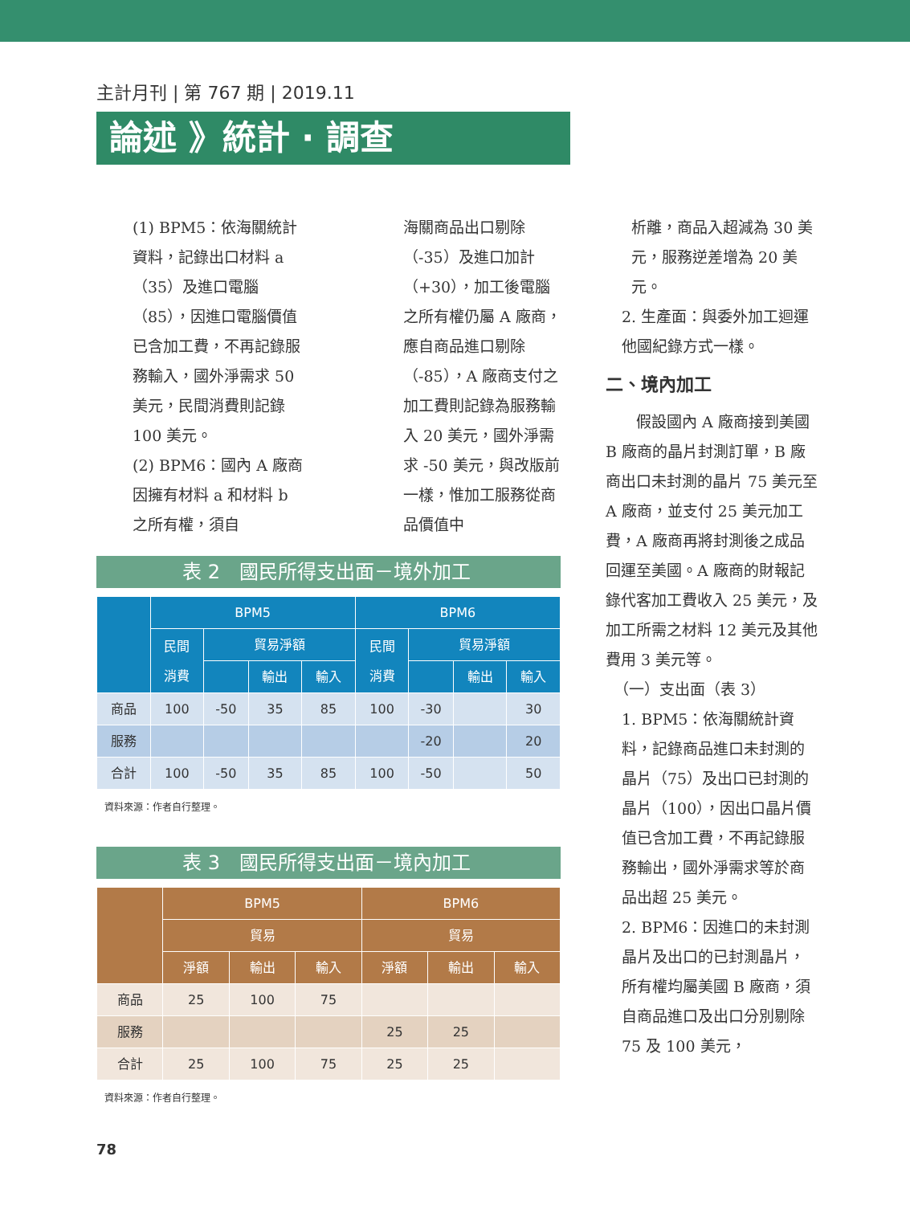主計月刊 | 第 767 期 | 2019.11
論述 》統計 · 調查
(1) BPM5：依海關統計資料，記錄出口材料 a（35）及進口電腦（85），因進口電腦價值已含加工費，不再記錄服務輸入，國外淨需求 50 美元，民間消費則記錄 100 美元。
(2) BPM6：國內 A 廠商因擁有材料 a 和材料 b 之所有權，須自
海關商品出口剔除（-35）及進口加計（+30），加工後電腦之所有權仍屬 A 廠商，應自商品進口剔除（-85），A 廠商支付之加工費則記錄為服務輸入 20 美元，國外淨需求 -50 美元，與改版前一樣，惟加工服務從商品價值中
表 2　國民所得支出面－境外加工
| | BPM5 | | | | BPM6 | | | |
| --- | --- | --- | --- | --- | --- | --- | --- | --- |
| | 民間 消費 | 貿易淨額 | | | 民間 消費 | 貿易淨額 | | |
| | | | 輸出 | 輸入 | | | 輸出 | 輸入 |
| 商品 | 100 | -50 | 35 | 85 | 100 | -30 | | 30 |
| 服務 | | | | | | -20 | | 20 |
| 合計 | 100 | -50 | 35 | 85 | 100 | -50 | | 50 |
資料來源：作者自行整理。
表 3　國民所得支出面－境內加工
| | BPM5 | | | BPM6 | | |
| --- | --- | --- | --- | --- | --- | --- |
| | 貿易 | | | 貿易 | | |
| | 淨額 | 輸出 | 輸入 | 淨額 | 輸出 | 輸入 |
| 商品 | 25 | 100 | 75 | | | |
| 服務 | | | | 25 | 25 | |
| 合計 | 25 | 100 | 75 | 25 | 25 | |
資料來源：作者自行整理。
析離，商品入超減為 30 美元，服務逆差增為 20 美元。
2. 生產面：與委外加工迴運他國紀錄方式一樣。
二、境內加工
　　假設國內 A 廠商接到美國 B 廠商的晶片封測訂單，B 廠商出口未封測的晶片 75 美元至 A 廠商，並支付 25 美元加工費，A 廠商再將封測後之成品回運至美國。A 廠商的財報記錄代客加工費收入 25 美元，及加工所需之材料 12 美元及其他費用 3 美元等。
（一）支出面（表 3）
1. BPM5：依海關統計資料，記錄商品進口未封測的晶片（75）及出口已封測的晶片（100），因出口晶片價值已含加工費，不再記錄服務輸出，國外淨需求等於商品出超 25 美元。
2. BPM6：因進口的未封測晶片及出口的已封測晶片，所有權均屬美國 B 廠商，須自商品進口及出口分別剔除 75 及 100 美元，
78